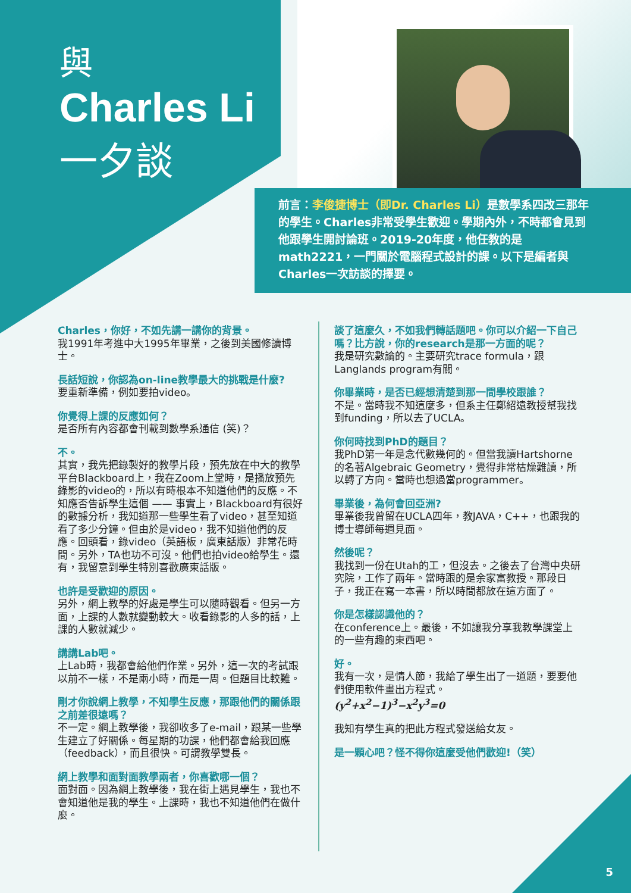與
Charles Li
一夕談
前言：李俊捷博士（即Dr. Charles Li）是數學系四改三那年的學生。Charles非常受學生歡迎。學期內外，不時都會見到他跟學生開討論班。2019-20年度，他任教的是math2221，一門關於電腦程式設計的課。以下是編者與Charles一次訪談的擇要。
Charles，你好，不如先講一講你的背景。
我1991年考進中大1995年畢業，之後到美國修讀博士。
長話短說，你認為on-line教學最大的挑戰是什麼?
要重新準備，例如要拍video。
你覺得上課的反應如何？
是否所有內容都會刊載到數學系通信 (笑)？
不。
其實，我先把錄製好的教學片段，預先放在中大的教學平台Blackboard上，我在Zoom上堂時，是播放預先錄影的video的，所以有時根本不知道他們的反應。不知應否告訴學生這個 —— 事實上，Blackboard有很好的數據分析，我知道那一些學生看了video，甚至知道看了多少分鐘。但由於是video，我不知道他們的反應。回頭看，錄video（英語板，廣東話版）非常花時間。另外，TA也功不可沒。他們也拍video給學生。還有，我留意到學生特別喜歡廣東話版。
也許是受歡迎的原因。
另外，網上教學的好處是學生可以隨時觀看。但另一方面，上課的人數就變動較大。收看錄影的人多的話，上課的人數就減少。
講講Lab吧。
上Lab時，我都會給他們作業。另外，這一次的考試跟以前不一樣，不是兩小時，而是一周。但題目比較難。
剛才你說網上教學，不知學生反應，那跟他們的關係跟之前差很遠嗎？
不一定。網上教學後，我卻收多了e-mail，跟某一些學生建立了好關係。每星期的功課，他們都會給我回應（feedback），而且很快。可謂教學雙長。
網上教學和面對面教學兩者，你喜歡哪一個？
面對面。因為網上教學後，我在街上遇見學生，我也不會知道他是我的學生。上課時，我也不知道他們在做什麼。
談了這麼久，不如我們轉話題吧。你可以介紹一下自己嗎？比方說，你的research是那一方面的呢？
我是研究數論的。主要研究trace formula，跟Langlands program有關。
你畢業時，是否已經想清楚到那一間學校跟誰？
不是。當時我不知這麼多，但系主任鄭紹遠教授幫我找到funding，所以去了UCLA。
你何時找到PhD的題目？
我PhD第一年是念代數幾何的。但當我讀Hartshorne的名著Algebraic Geometry，覺得非常枯燥難讀，所以轉了方向。當時也想過當programmer。
畢業後，為何會回亞洲?
畢業後我曾留在UCLA四年，教JAVA，C++，也跟我的博士導師每週見面。
然後呢？
我找到一份在Utah的工，但沒去。之後去了台灣中央研究院，工作了兩年。當時跟的是余家富教授。那段日子，我正在寫一本書，所以時間都放在這方面了。
你是怎樣認識他的？
在conference上。最後，不如讓我分享我教學課堂上的一些有趣的東西吧。
好。
我有一次，是情人節，我給了學生出了一道題，要要他們使用軟件畫出方程式。
(y<sup>2</sup>+x<sup>2</sup>−1)<sup>3</sup>−x<sup>2</sup>y<sup>3</sup>=0
我知有學生真的把此方程式發送給女友。
是一顆心吧？怪不得你這麼受他們歡迎!（笑）
5